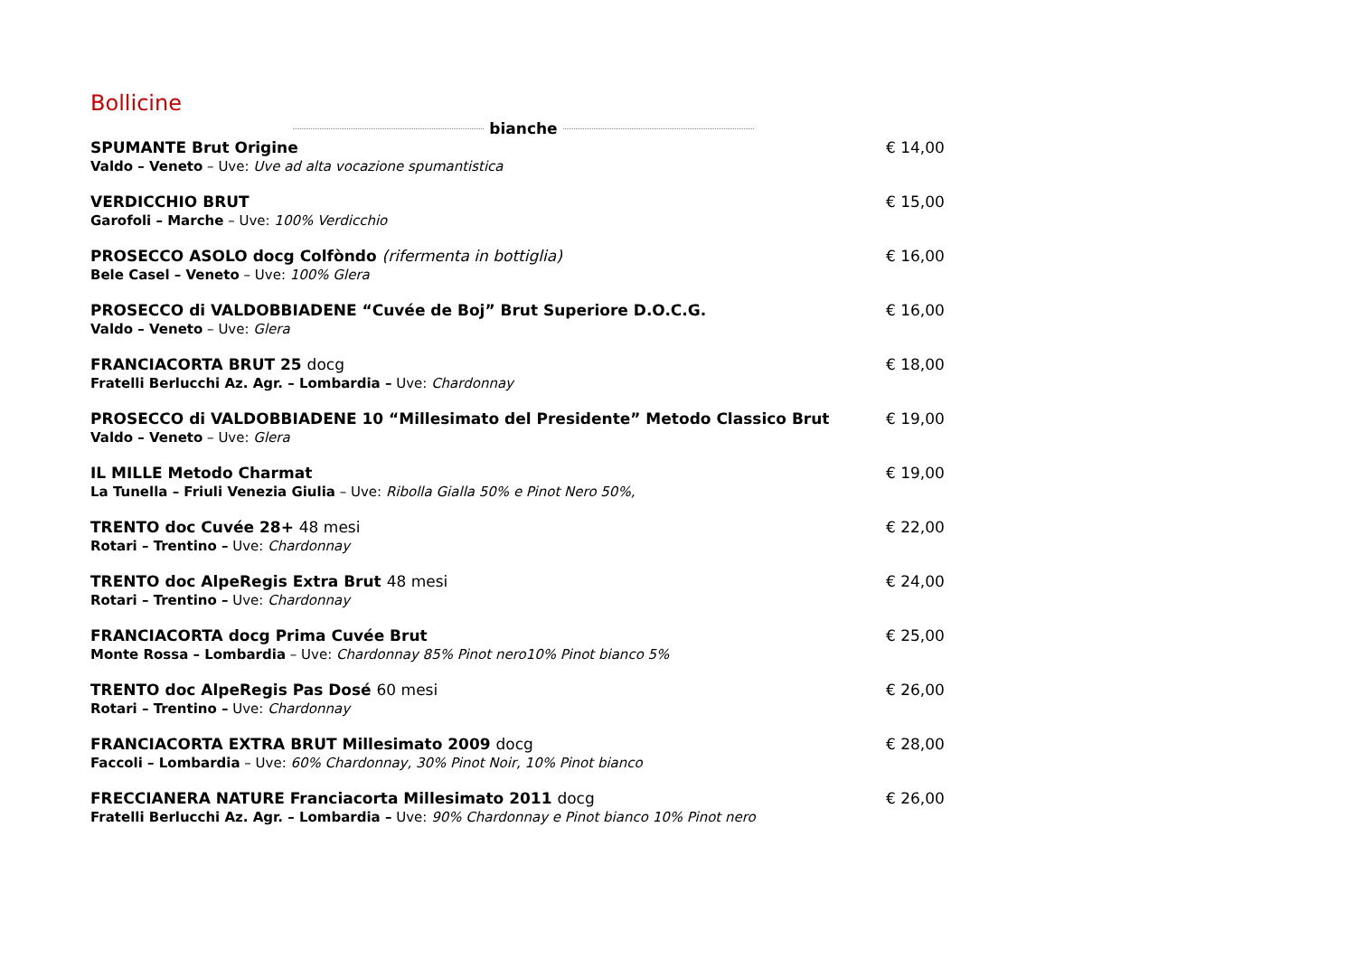Bollicine
bianche
SPUMANTE Brut Origine
Valdo – Veneto – Uve: Uve ad alta vocazione spumantistica
€ 14,00
VERDICCHIO BRUT
Garofoli – Marche – Uve: 100% Verdicchio
€ 15,00
PROSECCO ASOLO docg Colfòndo (rifermenta in bottiglia)
Bele Casel – Veneto – Uve: 100% Glera
€ 16,00
PROSECCO di VALDOBBIADENE “Cuvée de Boj” Brut Superiore D.O.C.G.
Valdo – Veneto – Uve: Glera
€ 16,00
FRANCIACORTA BRUT 25 docg
Fratelli Berlucchi Az. Agr. – Lombardia – Uve: Chardonnay
€ 18,00
PROSECCO di VALDOBBIADENE 10 “Millesimato del Presidente” Metodo Classico Brut
Valdo – Veneto – Uve: Glera
€ 19,00
IL MILLE Metodo Charmat
La Tunella – Friuli Venezia Giulia – Uve: Ribolla Gialla 50% e Pinot Nero 50%,
€ 19,00
TRENTO doc Cuvée 28+ 48 mesi
Rotari – Trentino – Uve: Chardonnay
€ 22,00
TRENTO doc AlpeRegis Extra Brut 48 mesi
Rotari – Trentino – Uve: Chardonnay
€ 24,00
FRANCIACORTA docg Prima Cuvée Brut
Monte Rossa – Lombardia – Uve: Chardonnay 85% Pinot nero10% Pinot bianco 5%
€ 25,00
TRENTO doc AlpeRegis Pas Dosé 60 mesi
Rotari – Trentino – Uve: Chardonnay
€ 26,00
FRANCIACORTA EXTRA BRUT Millesimato 2009 docg
Faccoli – Lombardia – Uve: 60% Chardonnay, 30% Pinot Noir, 10% Pinot bianco
€ 28,00
FRECCIANERA NATURE Franciacorta Millesimato 2011 docg
Fratelli Berlucchi Az. Agr. – Lombardia – Uve: 90% Chardonnay e Pinot bianco 10% Pinot nero
€ 26,00